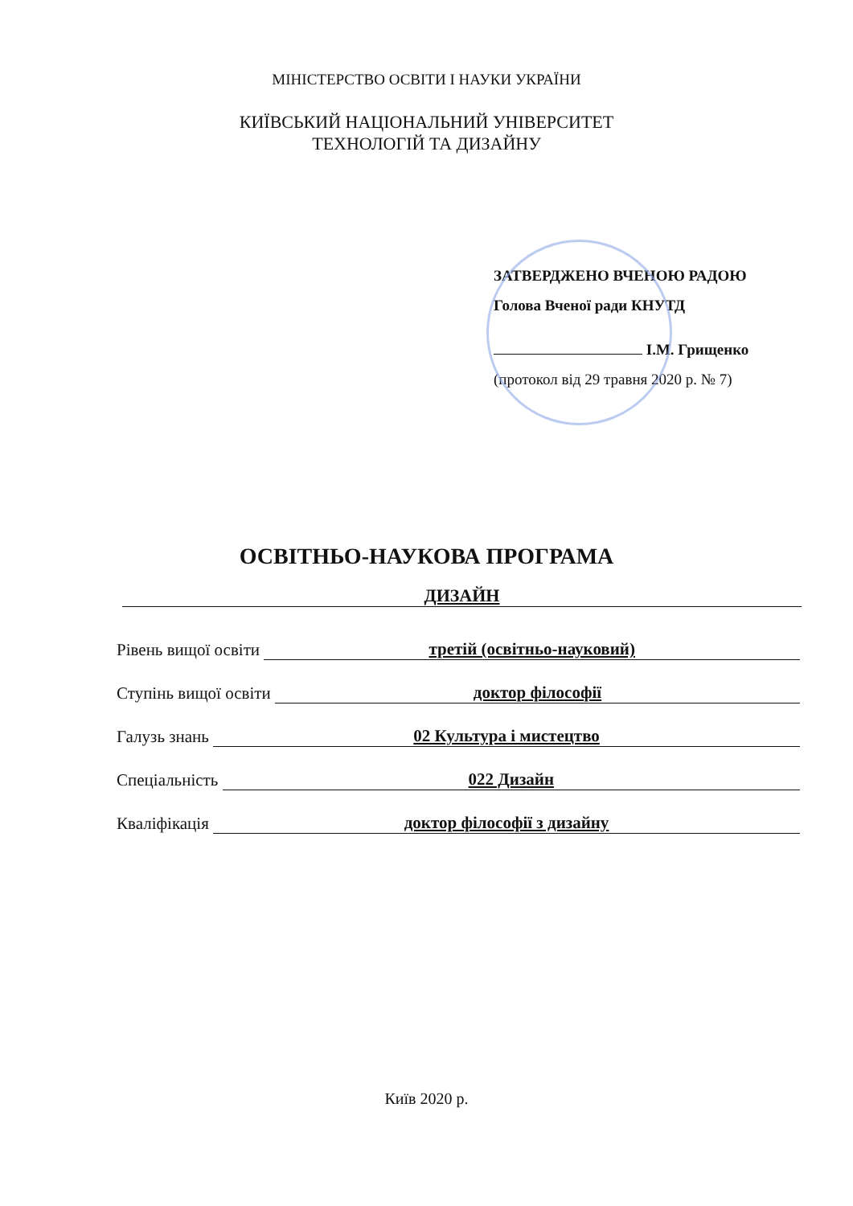МІНІСТЕРСТВО ОСВІТИ І НАУКИ УКРАЇНИ
КИЇВСЬКИЙ НАЦІОНАЛЬНИЙ УНІВЕРСИТЕТ
ТЕХНОЛОГІЙ ТА ДИЗАЙНУ
ЗАТВЕРДЖЕНО ВЧЕНОЮ РАДОЮ
Голова Вченої ради КНУТД
І.М. Грищенко
(протокол від 29 травня 2020 р. № 7)
ОСВІТНЬО-НАУКОВА ПРОГРАМА
ДИЗАЙН
Рівень вищої освіти третій (освітньо-науковий)
Ступінь вищої освіти доктор філософії
Галузь знань 02 Культура і мистецтво
Спеціальність 022 Дизайн
Кваліфікація доктор філософії з дизайну
Київ 2020 р.